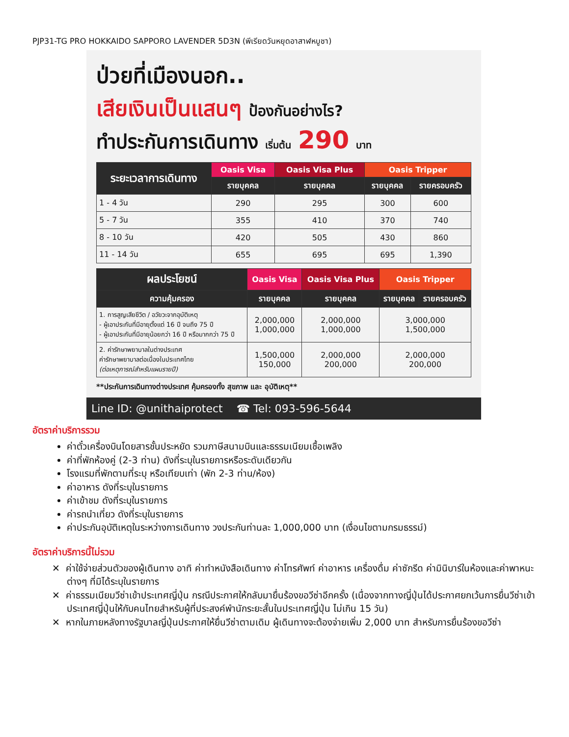PJP31-TG PRO HOKKAIDO SAPPORO LAVENDER 5D3N (พีเรียดวันหยุดอาสาฬหบูชา)
ป่วยที่เมืองนอก..
เสียเงินเป็นแสนๆ ป้องกันอย่างไร?
ทำประกันการเดินทาง เริ่มต้น 290 บาท
| ระยะเวลาการเดินทาง | Oasis Visa | Oasis Visa Plus | Oasis Tripper | |
| --- | --- | --- | --- | --- |
| | รายบุคคล | รายบุคคล | รายบุคคล | รายครอบครัว |
| 1 - 4 วัน | 290 | 295 | 300 | 600 |
| 5 - 7 วัน | 355 | 410 | 370 | 740 |
| 8 - 10 วัน | 420 | 505 | 430 | 860 |
| 11 - 14 วัน | 655 | 695 | 695 | 1,390 |
| ผลประโยชน์ | Oasis Visa | Oasis Visa Plus | Oasis Tripper | |
| --- | --- | --- | --- | --- |
| ความคุ้มครอง | รายบุคคล | รายบุคคล | รายบุคคล | รายครอบครัว |
| 1. การสูญเสียชีวิต / อวัยวะจากอุบัติเหตุ - ผู้เอาประกันที่มีอายุตั้งแต่ 16 ปี จนถึง 75 ปี - ผู้เอาประกันที่มีอายุน้อยกว่า 16 ปี หรือมากกว่า 75 ปี | 2,000,000 1,000,000 | 2,000,000 1,000,000 | 3,000,000 1,500,000 | |
| 2. ค่ารักษาพยาบาลในต่างประเทศ ค่ารักษาพยาบาลต่อเนื่องในประเทศไทย (ต่อเหตุการณ์สำหรับแผนรายปี) | 1,500,000 150,000 | 2,000,000 200,000 | 2,000,000 200,000 | |
**ประกันการเดินทางต่างประเทศ คุ้มครองทั้ง สุขภาพ และ อุบัติเหตุ**
Line ID: @unithaiprotect ☎ Tel: 093-596-5644
อัตราค่าบริการรวม
ค่าตั๋วเครื่องบินโดยสารชั้นประหยัด รวมภาษีสนามบินและธรรมเนียมเชื้อเพลิง
ค่าที่พักห้องคู่ (2-3 ท่าน) ดังที่ระบุในรายการหรือระดับเดียวกัน
โรงแรมที่พักตามที่ระบุ หรือเทียบเท่า (พัก 2-3 ท่าน/ห้อง)
ค่าอาหาร ดังที่ระบุในรายการ
ค่าเข้าชม ดังที่ระบุในรายการ
ค่ารถนำเที่ยว ดังที่ระบุในรายการ
ค่าประกันอุบัติเหตุในระหว่างการเดินทาง วงประกันท่านละ 1,000,000 บาท (เงื่อนไขตามกรมธรรม์)
อัตราค่าบริการนี้ไม่รวม
✕ ค่าใช้จ่ายส่วนตัวของผู้เดินทาง อาทิ ค่าทำหนังสือเดินทาง ค่าโทรศัพท์ ค่าอาหาร เครื่องดื่ม ค่าซักรีด ค่ามินิบาร์ในห้องและค่าพาหนะต่างๆ ที่มิได้ระบุในรายการ
✕ ค่าธรรมเนียมวีซ่าเข้าประเทศญี่ปุ่น กรณีประกาศให้กลับมายื่นร้องขอวีซ่าอีกครั้ง (เนื่องจากทางญี่ปุ่นได้ประกาศยกเว้นการยื่นวีซ่าเข้าประเทศญี่ปุ่นให้กับคนไทยสำหรับผู้ที่ประสงค์พำนักระยะสั้นในประเทศญี่ปุ่น ไม่เกิน 15 วัน)
✕ หากในภายหลังทางรัฐบาลญี่ปุ่นประกาศให้ยื่นวีซ่าตามเดิม ผู้เดินทางจะต้องจ่ายเพิ่ม 2,000 บาท สำหรับการยื่นร้องขอวีซ่า